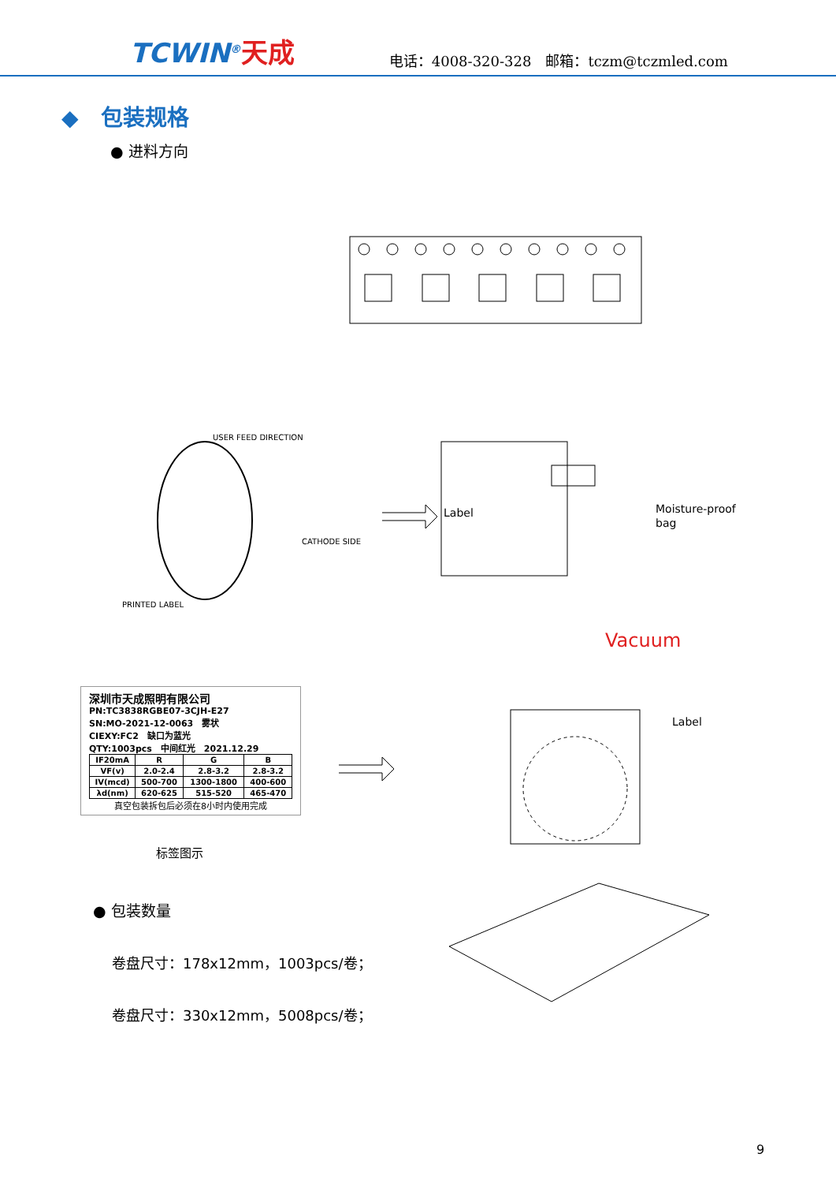TCWIN<sup>®</sup>天成
电话：4008-320-328　邮箱：tczm@tczmled.com
◆　包装规格
● 进料方向
Label
Moisture-proof
bag
USER FEED DIRECTION
CATHODE SIDE
PRINTED LABEL
Vacuum
Label
深圳市天成照明有限公司
PN:TC3838RGBE07-3CJH-E27
SN:MO-2021-12-0063　雾状
CIEXY:FC2　缺口为蓝光
QTY:1003pcs　中间红光　2021.12.29
| IF20mA | R | G | B |
| --- | --- | --- | --- |
| VF(v) | 2.0-2.4 | 2.8-3.2 | 2.8-3.2 |
| IV(mcd) | 500-700 | 1300-1800 | 400-600 |
| λd(nm) | 620-625 | 515-520 | 465-470 |
真空包装拆包后必须在8小时内使用完成
标签图示
● 包装数量
卷盘尺寸：178x12mm，1003pcs/卷；
卷盘尺寸：330x12mm，5008pcs/卷；
9